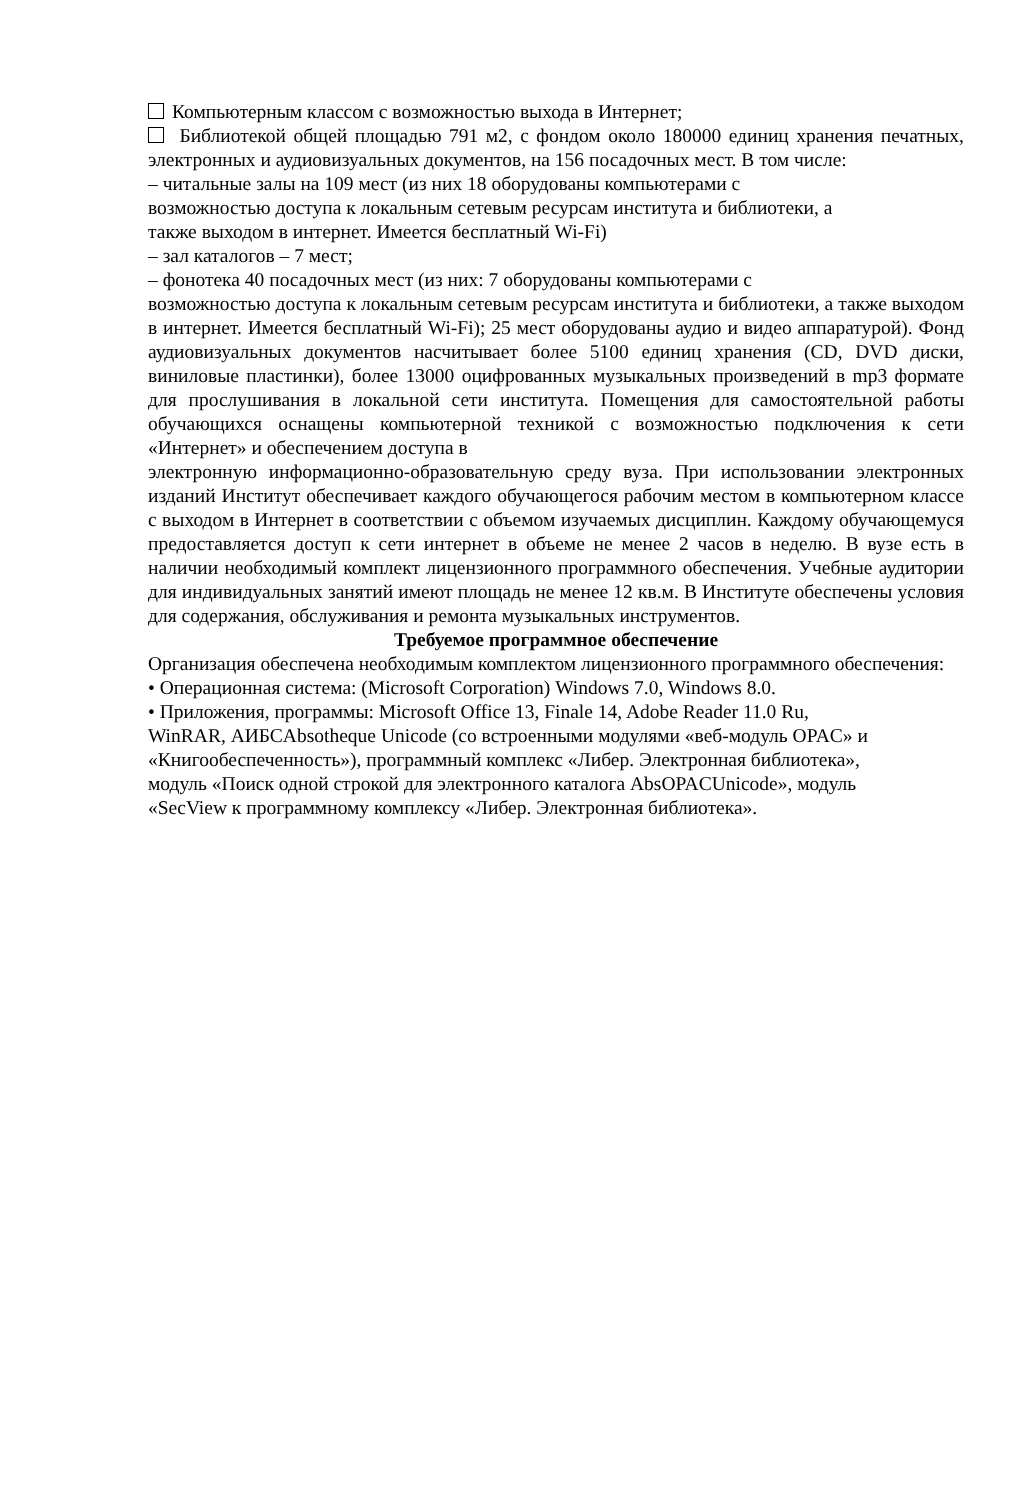Компьютерным классом с возможностью выхода в Интернет;
Библиотекой общей площадью 791 м2, с фондом около 180000 единиц хранения печатных, электронных и аудиовизуальных документов, на 156 посадочных мест. В том числе:
– читальные залы на 109 мест (из них 18 оборудованы компьютерами с
возможностью доступа к локальным сетевым ресурсам института и библиотеки, а
также выходом в интернет. Имеется бесплатный Wi-Fi)
– зал каталогов – 7 мест;
– фонотека 40 посадочных мест (из них: 7 оборудованы компьютерами с
возможностью доступа к локальным сетевым ресурсам института и библиотеки, а также выходом в интернет. Имеется бесплатный Wi-Fi); 25 мест оборудованы аудио и видео аппаратурой). Фонд аудиовизуальных документов насчитывает более 5100 единиц хранения (CD, DVD диски, виниловые пластинки), более 13000 оцифрованных музыкальных произведений в mp3 формате для прослушивания в локальной сети института. Помещения для самостоятельной работы обучающихся оснащены компьютерной техникой с возможностью подключения к сети «Интернет» и обеспечением доступа в
электронную информационно-образовательную среду вуза. При использовании электронных изданий Институт обеспечивает каждого обучающегося рабочим местом в компьютерном классе с выходом в Интернет в соответствии с объемом изучаемых дисциплин. Каждому обучающемуся предоставляется доступ к сети интернет в объеме не менее 2 часов в неделю. В вузе есть в наличии необходимый комплект лицензионного программного обеспечения. Учебные аудитории для индивидуальных занятий имеют площадь не менее 12 кв.м. В Институте обеспечены условия для содержания, обслуживания и ремонта музыкальных инструментов.
Требуемое программное обеспечение
Организация обеспечена необходимым комплектом лицензионного программного обеспечения:
• Операционная система: (Microsoft Corporation) Windows 7.0, Windows 8.0.
• Приложения, программы: Microsoft Office 13, Finale 14, Adobe Reader 11.0 Ru,
WinRAR, АИБСAbsotheque Unicode (со встроенными модулями «веб-модуль OPAC» и
«Книгообеспеченность»), программный комплекс «Либер. Электронная библиотека»,
модуль «Поиск одной строкой для электронного каталога AbsOPACUnicode», модуль
«SecView к программному комплексу «Либер. Электронная библиотека».